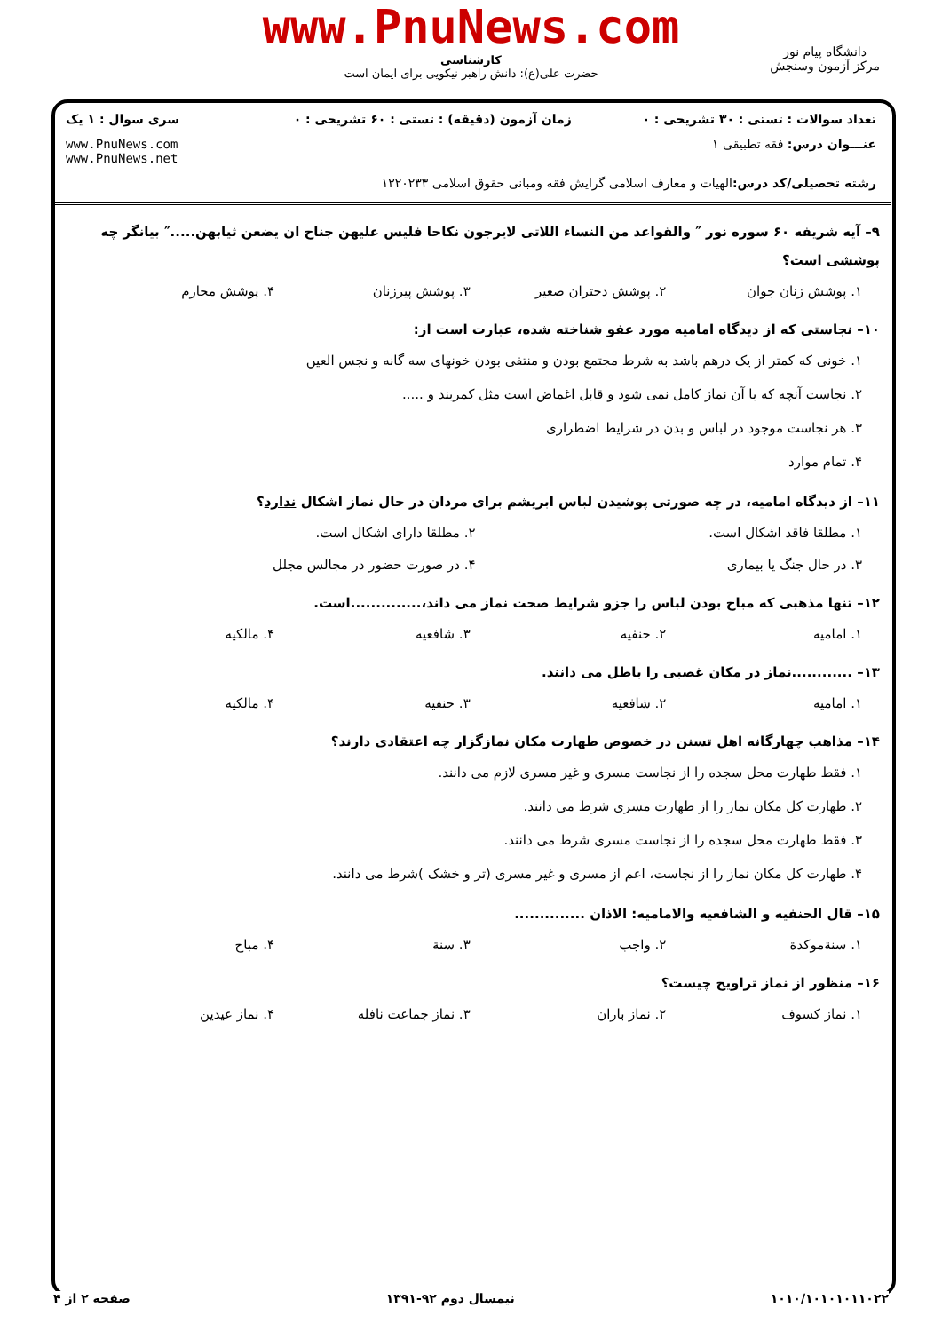www.PnuNews.com
کارشناسی
حضرت علی(ع): دانش راهبر نیکویی برای ایمان است
دانشگاه پیام نور
مرکز آزمون وسنجش
| تعداد سوالات : تستی : ۳۰ تشریحی : ۰ | زمان آزمون (دقیقه) : تستی : ۶۰ تشریحی : ۰ | سری سوال : ۱ یک |
| عنـــوان درس: فقه تطبیقی ۱ | | www.PnuNews.com www.PnuNews.net |
| رشته تحصیلی/کد درس: الهیات و معارف اسلامی گرایش فقه ومبانی حقوق اسلامی ۱۲۲۰۲۳۳ | | |
۹– آیه شریفه ۶۰ سوره نور ″ والقواعد من النساء اللاتی لایرجون نکاحا فلیس علیهن جناح ان یضعن ثیابهن.....″ بیانگر چه پوششی است؟
۱. پوشش زنان جوان ۲. پوشش دختران صغیر ۳. پوشش پیرزنان ۴. پوشش محارم
۱۰– نجاستی که از دیدگاه امامیه مورد عفو شناخته شده، عبارت است از:
۱. خونی که کمتر از یک درهم باشد به شرط مجتمع بودن و منتفی بودن خونهای سه گانه و نجس العین
۲. نجاست آنچه که با آن نماز کامل نمی شود و قابل اغماض است مثل کمربند و .....
۳. هر نجاست موجود در لباس و بدن در شرایط اضطراری
۴. تمام موارد
۱۱– از دیدگاه امامیه، در چه صورتی پوشیدن لباس ابریشم برای مردان در حال نماز اشکال ندارد؟
۱. مطلقا فاقد اشکال است. ۲. مطلقا دارای اشکال است.
۳. در حال جنگ یا بیماری ۴. در صورت حضور در مجالس مجلل
۱۲– تنها مذهبی که مباح بودن لباس را جزو شرایط صحت نماز می داند،..............است.
۱. امامیه ۲. حنفیه ۳. شافعیه ۴. مالکیه
۱۳– ............نماز در مکان غصبی را باطل می دانند.
۱. امامیه ۲. شافعیه ۳. حنفیه ۴. مالکیه
۱۴– مذاهب چهارگانه اهل تسنن در خصوص طهارت مکان نمازگزار چه اعتقادی دارند؟
۱. فقط طهارت محل سجده را از نجاست مسری و غیر مسری لازم می دانند.
۲. طهارت کل مکان نماز را از طهارت مسری شرط می دانند.
۳. فقط طهارت محل سجده را از نجاست مسری شرط می دانند.
۴. طهارت کل مکان نماز را از نجاست، اعم از مسری و غیر مسری (تر و خشک )شرط می دانند.
۱۵– قال الحنفیه و الشافعیه والامامیه: الاذان ..............
۱. سنةموکدة ۲. واجب ۳. سنة ۴. مباح
۱۶– منظور از نماز تراویح چیست؟
۱. نماز کسوف ۲. نماز باران ۳. نماز جماعت نافله ۴. نماز عیدین
۱۰۱۰/۱۰۱۰۱۰۱۱۰۲۲ نیمسال دوم ۹۲-۱۳۹۱ صفحه ۲ از ۴